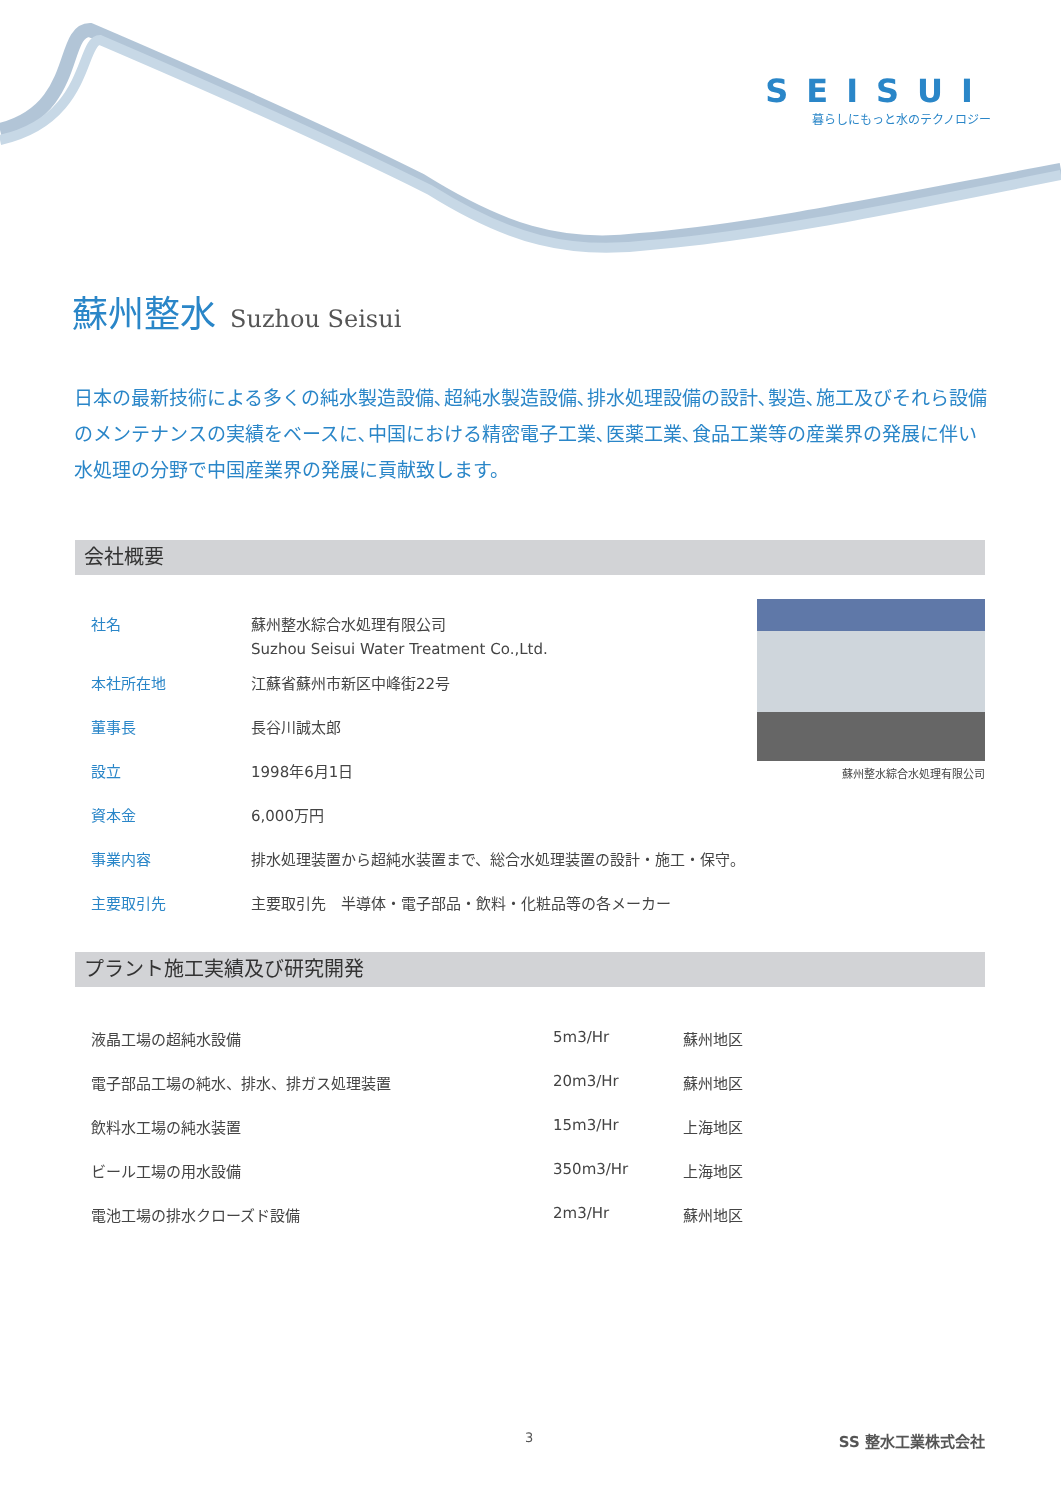SEISUI
暮らしにもっと水のテクノロジー
蘇州整水 Suzhou Seisui
日本の最新技術による多くの純水製造設備､超純水製造設備､排水処理設備の設計､製造､施工及びそれら設備のメンテナンスの実績をベースに､中国における精密電子工業､医薬工業､食品工業等の産業界の発展に伴い水処理の分野で中国産業界の発展に貢献致します。
会社概要
| 社名 | 蘇州整水綜合水処理有限公司 Suzhou Seisui Water Treatment Co.,Ltd. |
| 本社所在地 | 江蘇省蘇州市新区中峰街22号 |
| 董事長 | 長谷川誠太郎 |
| 設立 | 1998年6月1日 |
| 資本金 | 6,000万円 |
| 事業内容 | 排水処理装置から超純水装置まで、総合水処理装置の設計・施工・保守。 |
| 主要取引先 | 主要取引先 半導体・電子部品・飲料・化粧品等の各メーカー |
蘇州整水綜合水処理有限公司
プラント施工実績及び研究開発
| 液晶工場の超純水設備 | 5m3/Hr | 蘇州地区 |
| 電子部品工場の純水、排水、排ガス処理装置 | 20m3/Hr | 蘇州地区 |
| 飲料水工場の純水装置 | 15m3/Hr | 上海地区 |
| ビール工場の用水設備 | 350m3/Hr | 上海地区 |
| 電池工場の排水クローズド設備 | 2m3/Hr | 蘇州地区 |
3 SS 整水工業株式会社